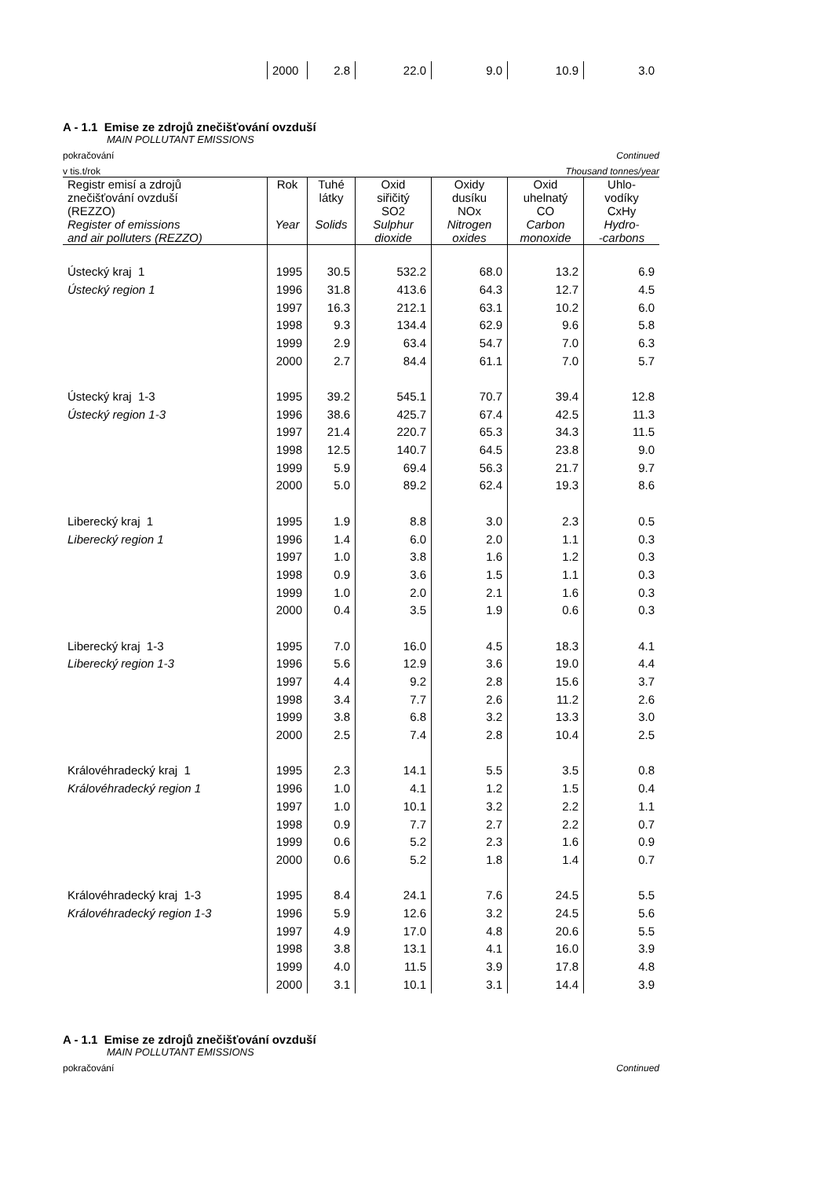| | 2000 | 2.8 | 22.0 | 9.0 | 10.9 | 3.0 |
A - 1.1 Emise ze zdrojů znečišťování ovzduší
MAIN POLLUTANT EMISSIONS
pokračování Continued
v tis.t/rok Thousand tonnes/year
| Registr emisí a zdrojů znečišťování ovzduší (REZZO) Register of emissions and air polluters (REZZO) | Rok Year | Tuhé látky Solids | Oxid siřičitý SO2 Sulphur dioxide | Oxidy dusíku NOx Nitrogen oxides | Oxid uhelnatý CO Carbon monoxide | Uhlo- vodíky CxHy Hydro- -carbons |
| --- | --- | --- | --- | --- | --- | --- |
| Ústecký kraj 1 | 1995 | 30.5 | 532.2 | 68.0 | 13.2 | 6.9 |
| Ústecký region 1 | 1996 | 31.8 | 413.6 | 64.3 | 12.7 | 4.5 |
| | 1997 | 16.3 | 212.1 | 63.1 | 10.2 | 6.0 |
| | 1998 | 9.3 | 134.4 | 62.9 | 9.6 | 5.8 |
| | 1999 | 2.9 | 63.4 | 54.7 | 7.0 | 6.3 |
| | 2000 | 2.7 | 84.4 | 61.1 | 7.0 | 5.7 |
| Ústecký kraj 1-3 | 1995 | 39.2 | 545.1 | 70.7 | 39.4 | 12.8 |
| Ústecký region 1-3 | 1996 | 38.6 | 425.7 | 67.4 | 42.5 | 11.3 |
| | 1997 | 21.4 | 220.7 | 65.3 | 34.3 | 11.5 |
| | 1998 | 12.5 | 140.7 | 64.5 | 23.8 | 9.0 |
| | 1999 | 5.9 | 69.4 | 56.3 | 21.7 | 9.7 |
| | 2000 | 5.0 | 89.2 | 62.4 | 19.3 | 8.6 |
| Liberecký kraj 1 | 1995 | 1.9 | 8.8 | 3.0 | 2.3 | 0.5 |
| Liberecký region 1 | 1996 | 1.4 | 6.0 | 2.0 | 1.1 | 0.3 |
| | 1997 | 1.0 | 3.8 | 1.6 | 1.2 | 0.3 |
| | 1998 | 0.9 | 3.6 | 1.5 | 1.1 | 0.3 |
| | 1999 | 1.0 | 2.0 | 2.1 | 1.6 | 0.3 |
| | 2000 | 0.4 | 3.5 | 1.9 | 0.6 | 0.3 |
| Liberecký kraj 1-3 | 1995 | 7.0 | 16.0 | 4.5 | 18.3 | 4.1 |
| Liberecký region 1-3 | 1996 | 5.6 | 12.9 | 3.6 | 19.0 | 4.4 |
| | 1997 | 4.4 | 9.2 | 2.8 | 15.6 | 3.7 |
| | 1998 | 3.4 | 7.7 | 2.6 | 11.2 | 2.6 |
| | 1999 | 3.8 | 6.8 | 3.2 | 13.3 | 3.0 |
| | 2000 | 2.5 | 7.4 | 2.8 | 10.4 | 2.5 |
| Královéhradecký kraj 1 | 1995 | 2.3 | 14.1 | 5.5 | 3.5 | 0.8 |
| Královéhradecký region 1 | 1996 | 1.0 | 4.1 | 1.2 | 1.5 | 0.4 |
| | 1997 | 1.0 | 10.1 | 3.2 | 2.2 | 1.1 |
| | 1998 | 0.9 | 7.7 | 2.7 | 2.2 | 0.7 |
| | 1999 | 0.6 | 5.2 | 2.3 | 1.6 | 0.9 |
| | 2000 | 0.6 | 5.2 | 1.8 | 1.4 | 0.7 |
| Královéhradecký kraj 1-3 | 1995 | 8.4 | 24.1 | 7.6 | 24.5 | 5.5 |
| Královéhradecký region 1-3 | 1996 | 5.9 | 12.6 | 3.2 | 24.5 | 5.6 |
| | 1997 | 4.9 | 17.0 | 4.8 | 20.6 | 5.5 |
| | 1998 | 3.8 | 13.1 | 4.1 | 16.0 | 3.9 |
| | 1999 | 4.0 | 11.5 | 3.9 | 17.8 | 4.8 |
| | 2000 | 3.1 | 10.1 | 3.1 | 14.4 | 3.9 |
A - 1.1 Emise ze zdrojů znečišťování ovzduší
MAIN POLLUTANT EMISSIONS
pokračování Continued